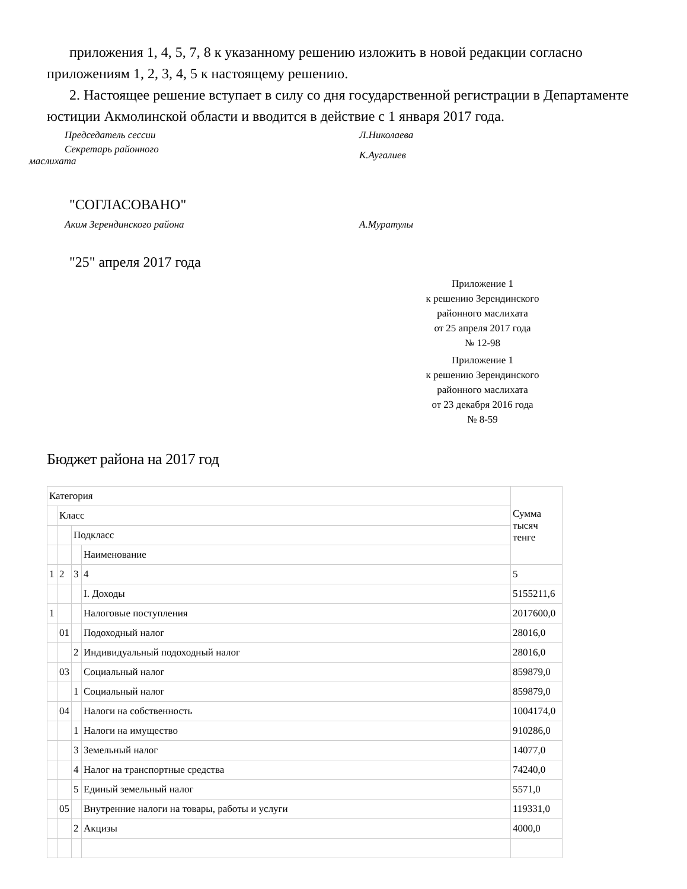приложения 1, 4, 5, 7, 8 к указанному решению изложить в новой редакции согласно приложениям 1, 2, 3, 4, 5 к настоящему решению.
2. Настоящее решение вступает в силу со дня государственной регистрации в Департаменте юстиции Акмолинской области и вводится в действие с 1 января 2017 года.
Председатель сессии Л.Николаева
Секретарь районного
маслихата
К.Аугалиев
"СОГЛАСОВАНО"
Аким Зерендинского района А.Муратулы
"25" апреля 2017 года
Приложение 1
к решению Зерендинского
районного маслихата
от 25 апреля 2017 года
№ 12-98
Приложение 1
к решению Зерендинского
районного маслихата
от 23 декабря 2016 года
№ 8-59
Бюджет района на 2017 год
| Категория | | | | Сумма тысяч тенге |
| | Класс | | | |
| | | Подкласс | | |
| | | | Наименование | |
| 1 | 2 | 3 | 4 | 5 |
| | | | I. Доходы | 5155211,6 |
| 1 | | | Налоговые поступления | 2017600,0 |
| | 01 | | Подоходный налог | 28016,0 |
| | | 2 | Индивидуальный подоходный налог | 28016,0 |
| | 03 | | Социальный налог | 859879,0 |
| | | 1 | Социальный налог | 859879,0 |
| | 04 | | Налоги на собственность | 1004174,0 |
| | | 1 | Налоги на имущество | 910286,0 |
| | | 3 | Земельный налог | 14077,0 |
| | | 4 | Налог на транспортные средства | 74240,0 |
| | | 5 | Единый земельный налог | 5571,0 |
| | 05 | | Внутренние налоги на товары, работы и услуги | 119331,0 |
| | | 2 | Акцизы | 4000,0 |